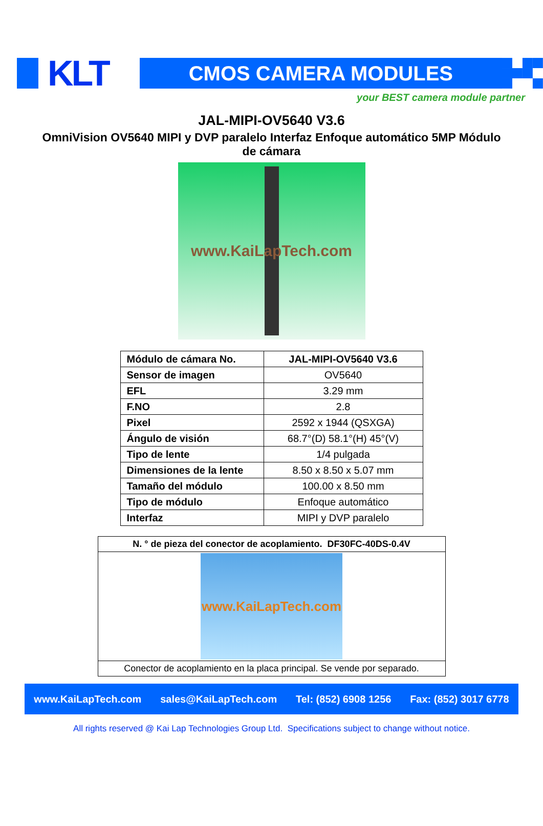KLT
CMOS CAMERA MODULES
your BEST camera module partner
JAL-MIPI-OV5640 V3.6
OmniVision OV5640 MIPI y DVP paralelo Interfaz Enfoque automático 5MP Módulo de cámara
www.KaiLapTech.com
| Módulo de cámara No. | JAL-MIPI-OV5640 V3.6 |
| Sensor de imagen | OV5640 |
| EFL | 3.29 mm |
| F.NO | 2.8 |
| Pixel | 2592 x 1944 (QSXGA) |
| Ángulo de visión | 68.7°(D) 58.1°(H) 45°(V) |
| Tipo de lente | 1/4 pulgada |
| Dimensiones de la lente | 8.50 x 8.50 x 5.07 mm |
| Tamaño del módulo | 100.00 x 8.50 mm |
| Tipo de módulo | Enfoque automático |
| Interfaz | MIPI y DVP paralelo |
| N. ° de pieza del conector de acoplamiento. DF30FC-40DS-0.4V |
| www.KaiLapTech.com |
| Conector de acoplamiento en la placa principal. Se vende por separado. |
www.KaiLapTech.com sales@KaiLapTech.com Tel: (852) 6908 1256 Fax: (852) 3017 6778
All rights reserved @ Kai Lap Technologies Group Ltd. Specifications subject to change without notice.